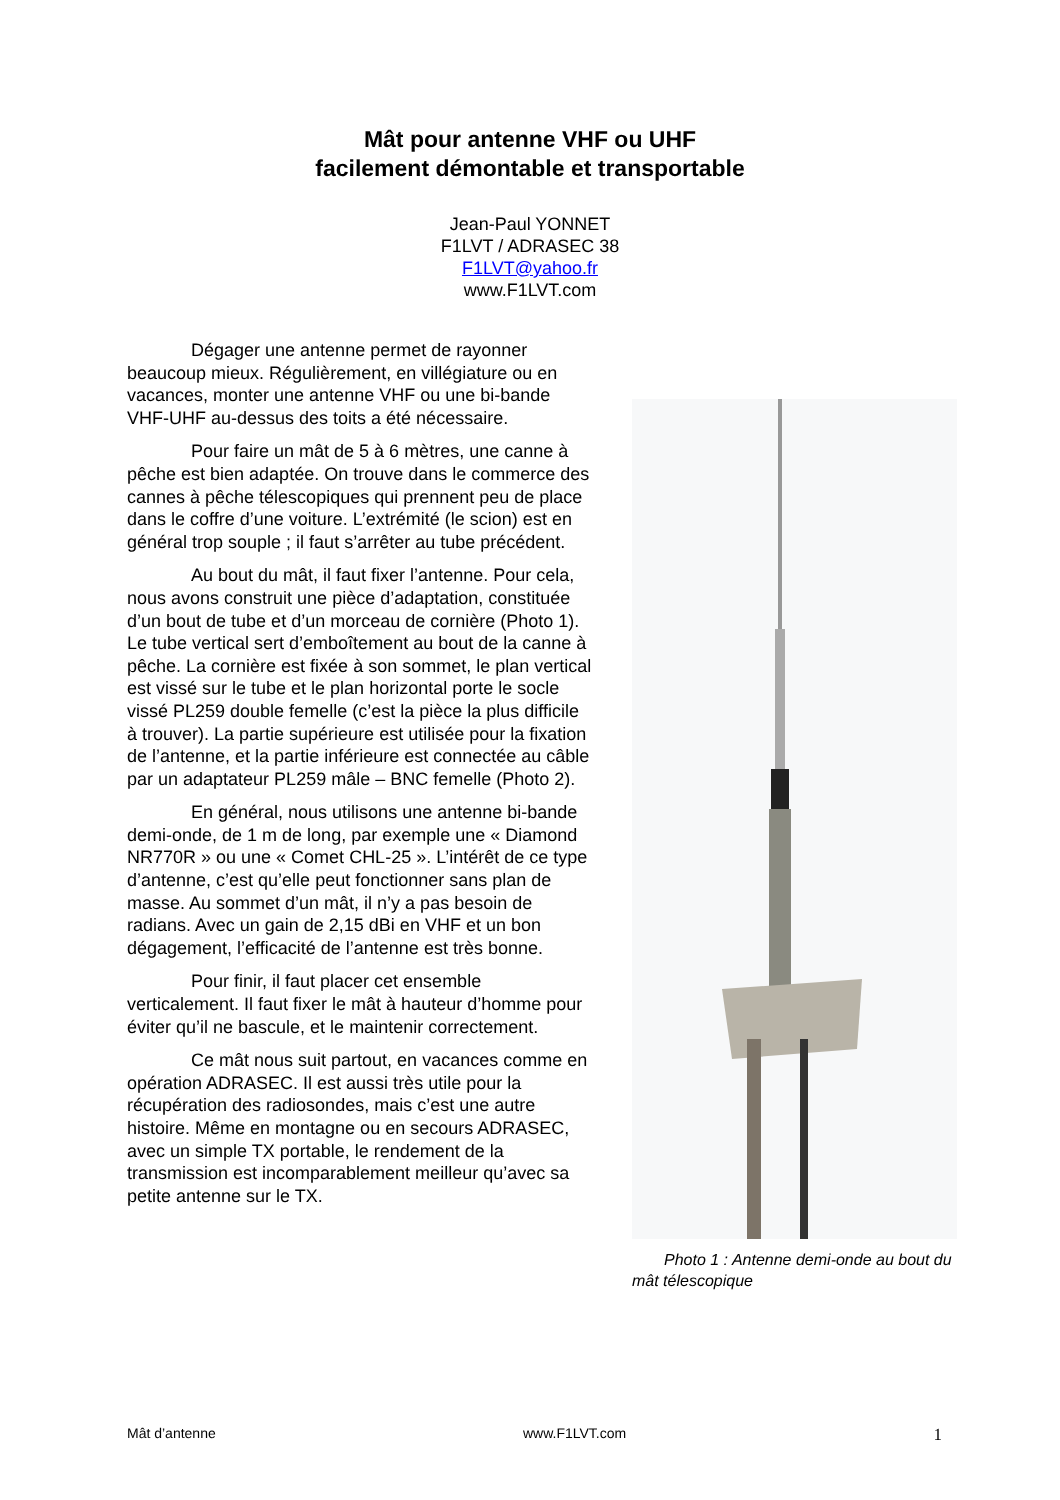Mât pour antenne VHF ou UHF
facilement démontable et transportable
Jean-Paul YONNET
F1LVT / ADRASEC 38
F1LVT@yahoo.fr
www.F1LVT.com
Dégager une antenne permet de rayonner beaucoup mieux. Régulièrement, en villégiature ou en vacances, monter une antenne VHF ou une bi-bande VHF-UHF au-dessus des toits a été nécessaire.
Pour faire un mât de 5 à 6 mètres, une canne à pêche est bien adaptée. On trouve dans le commerce des cannes à pêche télescopiques qui prennent peu de place dans le coffre d’une voiture. L’extrémité (le scion) est en général trop souple ; il faut s’arrêter au tube précédent.
Au bout du mât, il faut fixer l’antenne. Pour cela, nous avons construit une pièce d’adaptation, constituée d’un bout de tube et d’un morceau de cornière (Photo 1). Le tube vertical sert d’emboîtement au bout de la canne à pêche. La cornière est fixée à son sommet, le plan vertical est vissé sur le tube et le plan horizontal porte le socle vissé PL259 double femelle (c’est la pièce la plus difficile à trouver). La partie supérieure est utilisée pour la fixation de l’antenne, et la partie inférieure est connectée au câble par un adaptateur PL259 mâle – BNC femelle (Photo 2).
En général, nous utilisons une antenne bi-bande demi-onde, de 1 m de long, par exemple une « Diamond NR770R » ou une « Comet CHL-25 ». L’intérêt de ce type d’antenne, c’est qu’elle peut fonctionner sans plan de masse. Au sommet d’un mât, il n’y a pas besoin de radians. Avec un gain de 2,15 dBi en VHF et un bon dégagement, l’efficacité de l’antenne est très bonne.
Pour finir, il faut placer cet ensemble verticalement. Il faut fixer le mât à hauteur d’homme pour éviter qu’il ne bascule, et le maintenir correctement.
Ce mât nous suit partout, en vacances comme en opération ADRASEC. Il est aussi très utile pour la récupération des radiosondes, mais c’est une autre histoire. Même en montagne ou en secours ADRASEC, avec un simple TX portable, le rendement de la transmission est incomparablement meilleur qu’avec sa petite antenne sur le TX.
Photo 1 : Antenne demi-onde au bout du mât télescopique
Mât d’antenne www.F1LVT.com 1